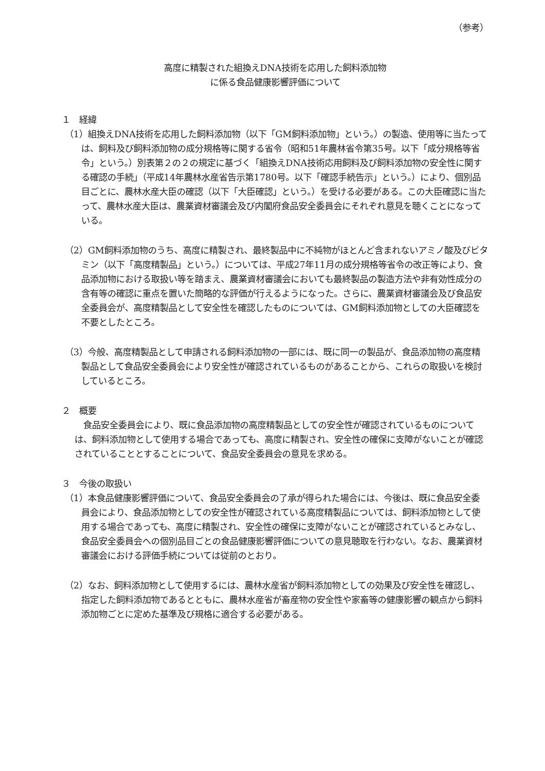（参考）
高度に精製された組換えDNA技術を応用した飼料添加物
に係る食品健康影響評価について
１　経緯
（1）組換えDNA技術を応用した飼料添加物（以下「GM飼料添加物」という。）の製造、使用等に当たっては、飼料及び飼料添加物の成分規格等に関する省令（昭和51年農林省令第35号。以下「成分規格等省令」という。）別表第２の２の規定に基づく「組換えDNA技術応用飼料及び飼料添加物の安全性に関する確認の手続」（平成14年農林水産省告示第1780号。以下「確認手続告示」という。）により、個別品目ごとに、農林水産大臣の確認（以下「大臣確認」という。）を受ける必要がある。この大臣確認に当たって、農林水産大臣は、農業資材審議会及び内閣府食品安全委員会にそれぞれ意見を聴くことになっている。
（2）GM飼料添加物のうち、高度に精製され、最終製品中に不純物がほとんど含まれないアミノ酸及びビタミン（以下「高度精製品」という。）については、平成27年11月の成分規格等省令の改正等により、食品添加物における取扱い等を踏まえ、農業資材審議会においても最終製品の製造方法や非有効性成分の含有等の確認に重点を置いた簡略的な評価が行えるようになった。さらに、農業資材審議会及び食品安全委員会が、高度精製品として安全性を確認したものについては、GM飼料添加物としての大臣確認を不要としたところ。
（3）今般、高度精製品として申請される飼料添加物の一部には、既に同一の製品が、食品添加物の高度精製品として食品安全委員会により安全性が確認されているものがあることから、これらの取扱いを検討しているところ。
２　概要
食品安全委員会により、既に食品添加物の高度精製品としての安全性が確認されているものについては、飼料添加物として使用する場合であっても、高度に精製され、安全性の確保に支障がないことが確認されていることとすることについて、食品安全委員会の意見を求める。
３　今後の取扱い
（1）本食品健康影響評価について、食品安全委員会の了承が得られた場合には、今後は、既に食品安全委員会により、食品添加物としての安全性が確認されている高度精製品については、飼料添加物として使用する場合であっても、高度に精製され、安全性の確保に支障がないことが確認されているとみなし、食品安全委員会への個別品目ごとの食品健康影響評価についての意見聴取を行わない。なお、農業資材審議会における評価手続については従前のとおり。
（2）なお、飼料添加物として使用するには、農林水産省が飼料添加物としての効果及び安全性を確認し、指定した飼料添加物であるとともに、農林水産省が畜産物の安全性や家畜等の健康影響の観点から飼料添加物ごとに定めた基準及び規格に適合する必要がある。